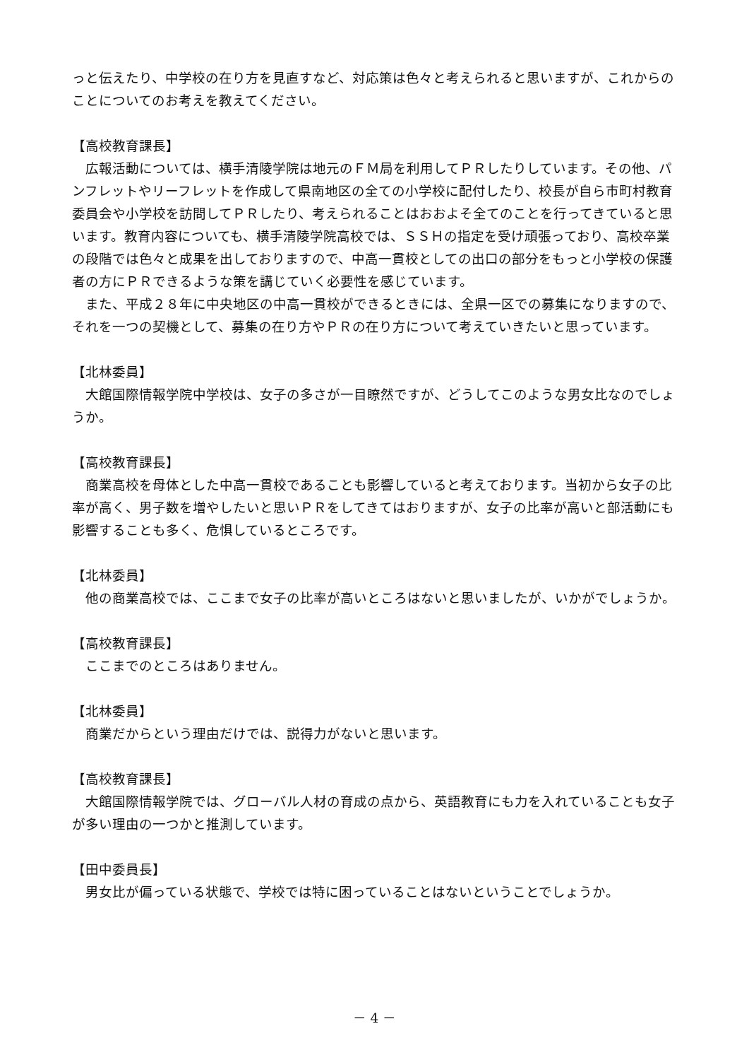っと伝えたり、中学校の在り方を見直すなど、対応策は色々と考えられると思いますが、これからのことについてのお考えを教えてください。
【高校教育課長】
広報活動については、横手清陵学院は地元のＦＭ局を利用してＰＲしたりしています。その他、パンフレットやリーフレットを作成して県南地区の全ての小学校に配付したり、校長が自ら市町村教育委員会や小学校を訪問してＰＲしたり、考えられることはおおよそ全てのことを行ってきていると思います。教育内容についても、横手清陵学院高校では、ＳＳＨの指定を受け頑張っており、高校卒業の段階では色々と成果を出しておりますので、中高一貫校としての出口の部分をもっと小学校の保護者の方にＰＲできるような策を講じていく必要性を感じています。
また、平成２８年に中央地区の中高一貫校ができるときには、全県一区での募集になりますので、それを一つの契機として、募集の在り方やＰＲの在り方について考えていきたいと思っています。
【北林委員】
大館国際情報学院中学校は、女子の多さが一目瞭然ですが、どうしてこのような男女比なのでしょうか。
【高校教育課長】
商業高校を母体とした中高一貫校であることも影響していると考えております。当初から女子の比率が高く、男子数を増やしたいと思いＰＲをしてきてはおりますが、女子の比率が高いと部活動にも影響することも多く、危惧しているところです。
【北林委員】
他の商業高校では、ここまで女子の比率が高いところはないと思いましたが、いかがでしょうか。
【高校教育課長】
ここまでのところはありません。
【北林委員】
商業だからという理由だけでは、説得力がないと思います。
【高校教育課長】
大館国際情報学院では、グローバル人材の育成の点から、英語教育にも力を入れていることも女子が多い理由の一つかと推測しています。
【田中委員長】
男女比が偏っている状態で、学校では特に困っていることはないということでしょうか。
－ 4 －